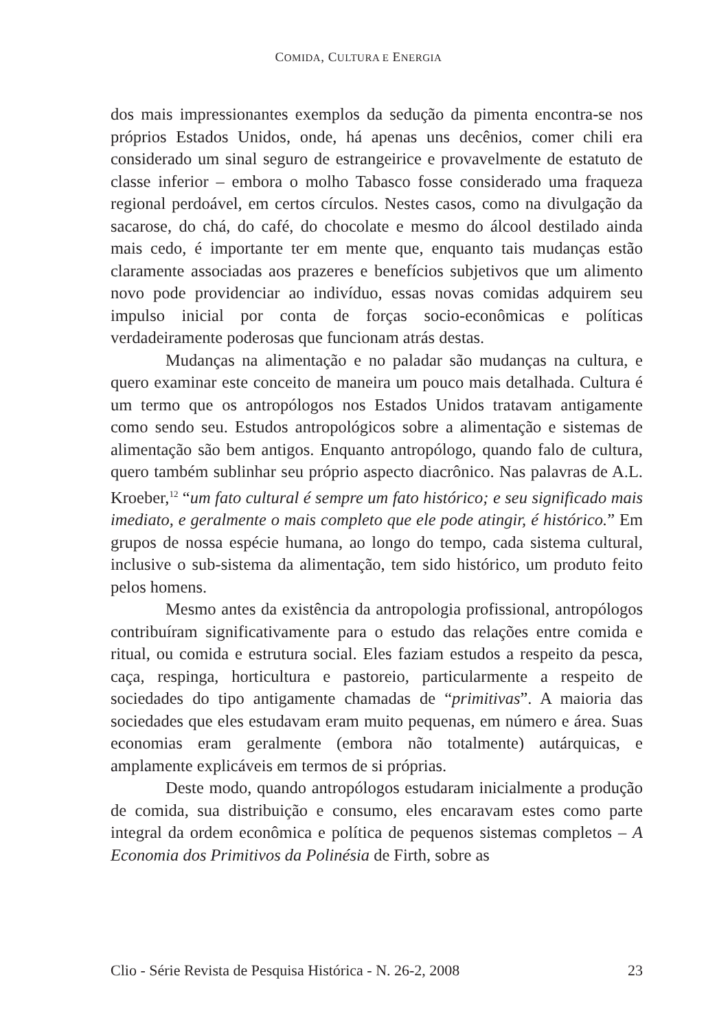COMIDA, CULTURA E ENERGIA
dos mais impressionantes exemplos da sedução da pimenta encontra-se nos próprios Estados Unidos, onde, há apenas uns decênios, comer chili era considerado um sinal seguro de estrangeirice e provavelmente de estatuto de classe inferior – embora o molho Tabasco fosse considerado uma fraqueza regional perdoável, em certos círculos. Nestes casos, como na divulgação da sacarose, do chá, do café, do chocolate e mesmo do álcool destilado ainda mais cedo, é importante ter em mente que, enquanto tais mudanças estão claramente associadas aos prazeres e benefícios subjetivos que um alimento novo pode providenciar ao indivíduo, essas novas comidas adquirem seu impulso inicial por conta de forças socio-econômicas e políticas verdadeiramente poderosas que funcionam atrás destas.
Mudanças na alimentação e no paladar são mudanças na cultura, e quero examinar este conceito de maneira um pouco mais detalhada. Cultura é um termo que os antropólogos nos Estados Unidos tratavam antigamente como sendo seu. Estudos antropológicos sobre a alimentação e sistemas de alimentação são bem antigos. Enquanto antropólogo, quando falo de cultura, quero também sublinhar seu próprio aspecto diacrônico. Nas palavras de A.L. Kroeber,<sup>12</sup> “um fato cultural é sempre um fato histórico; e seu significado mais imediato, e geralmente o mais completo que ele pode atingir, é histórico.” Em grupos de nossa espécie humana, ao longo do tempo, cada sistema cultural, inclusive o sub-sistema da alimentação, tem sido histórico, um produto feito pelos homens.
Mesmo antes da existência da antropologia profissional, antropólogos contribuíram significativamente para o estudo das relações entre comida e ritual, ou comida e estrutura social. Eles faziam estudos a respeito da pesca, caça, respinga, horticultura e pastoreio, particularmente a respeito de sociedades do tipo antigamente chamadas de “primitivas”. A maioria das sociedades que eles estudavam eram muito pequenas, em número e área. Suas economias eram geralmente (embora não totalmente) autárquicas, e amplamente explicáveis em termos de si próprias.
Deste modo, quando antropólogos estudaram inicialmente a produção de comida, sua distribuição e consumo, eles encaravam estes como parte integral da ordem econômica e política de pequenos sistemas completos – A Economia dos Primitivos da Polinésia de Firth, sobre as
Clio - Série Revista de Pesquisa Histórica - N. 26-2, 2008 23